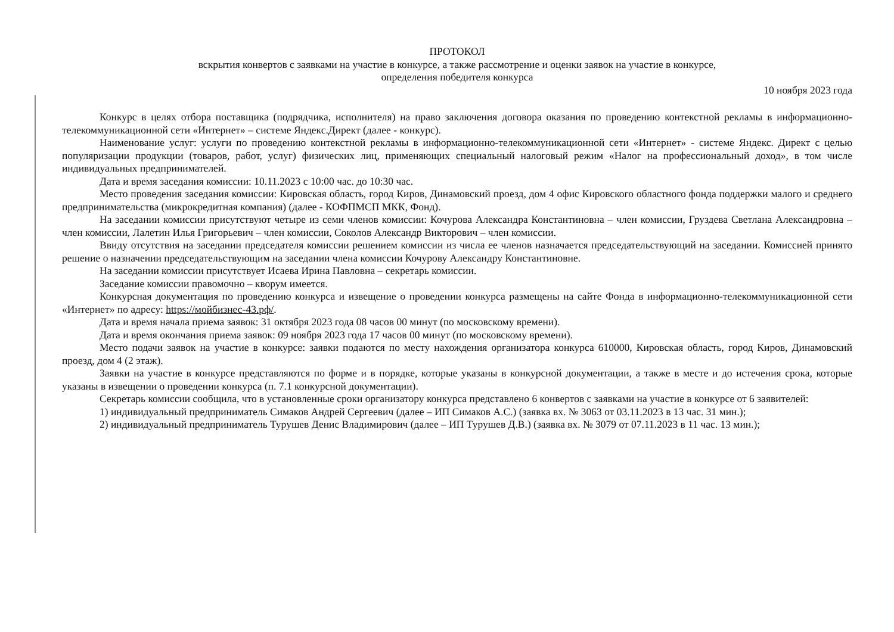ПРОТОКОЛ
вскрытия конвертов с заявками на участие в конкурсе, а также рассмотрение и оценки заявок на участие в конкурсе,
определения победителя конкурса
10 ноября 2023 года
Конкурс в целях отбора поставщика (подрядчика, исполнителя) на право заключения договора оказания по проведению контекстной рекламы в информационно-телекоммуникационной сети «Интернет» – системе Яндекс.Директ (далее - конкурс).
Наименование услуг: услуги по проведению контекстной рекламы в информационно-телекоммуникационной сети «Интернет» - системе Яндекс. Директ с целью популяризации продукции (товаров, работ, услуг) физических лиц, применяющих специальный налоговый режим «Налог на профессиональный доход», в том числе индивидуальных предпринимателей.
Дата и время заседания комиссии: 10.11.2023 с 10:00 час. до 10:30 час.
Место проведения заседания комиссии: Кировская область, город Киров, Динамовский проезд, дом 4 офис Кировского областного фонда поддержки малого и среднего предпринимательства (микрокредитная компания) (далее - КОФПМСП МКК, Фонд).
На заседании комиссии присутствуют четыре из семи членов комиссии: Кочурова Александра Константиновна – член комиссии, Груздева Светлана Александровна – член комиссии, Лалетин Илья Григорьевич – член комиссии, Соколов Александр Викторович – член комиссии.
Ввиду отсутствия на заседании председателя комиссии решением комиссии из числа ее членов назначается председательствующий на заседании. Комиссией принято решение о назначении председательствующим на заседании члена комиссии Кочурову Александру Константиновне.
На заседании комиссии присутствует Исаева Ирина Павловна – секретарь комиссии.
Заседание комиссии правомочно – кворум имеется.
Конкурсная документация по проведению конкурса и извещение о проведении конкурса размещены на сайте Фонда в информационно-телекоммуникационной сети «Интернет» по адресу: https://мойбизнес-43.рф/.
Дата и время начала приема заявок: 31 октября 2023 года 08 часов 00 минут (по московскому времени).
Дата и время окончания приема заявок: 09 ноября 2023 года 17 часов 00 минут (по московскому времени).
Место подачи заявок на участие в конкурсе: заявки подаются по месту нахождения организатора конкурса 610000, Кировская область, город Киров, Динамовский проезд, дом 4 (2 этаж).
Заявки на участие в конкурсе представляются по форме и в порядке, которые указаны в конкурсной документации, а также в месте и до истечения срока, которые указаны в извещении о проведении конкурса (п. 7.1 конкурсной документации).
Секретарь комиссии сообщила, что в установленные сроки организатору конкурса представлено 6 конвертов с заявками на участие в конкурсе от 6 заявителей:
1) индивидуальный предприниматель Симаков Андрей Сергеевич (далее – ИП Симаков А.С.) (заявка вх. № 3063 от 03.11.2023 в 13 час. 31 мин.);
2) индивидуальный предприниматель Турушев Денис Владимирович (далее – ИП Турушев Д.В.) (заявка вх. № 3079 от 07.11.2023 в 11 час. 13 мин.);